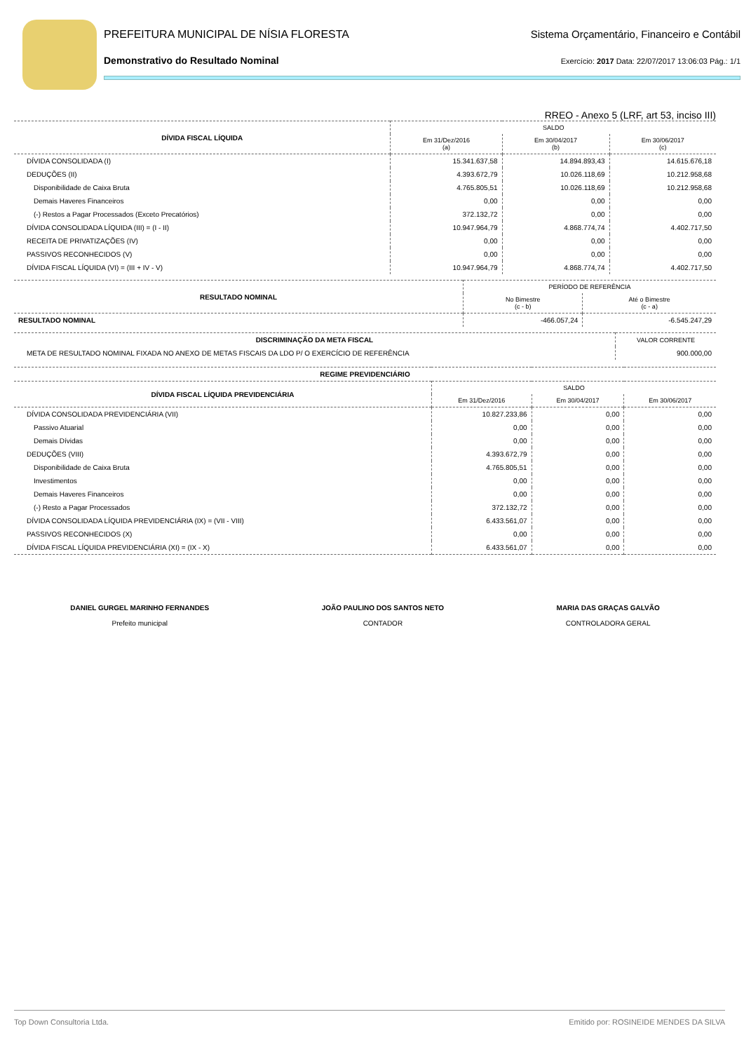PREFEITURA MUNICIPAL DE NÍSIA FLORESTA Sistema Orçamentário, Financeiro e Contábil
Demonstrativo do Resultado Nominal Exercício: 2017 Data: 22/07/2017 13:06:03 Pág.: 1/1
RREO - Anexo 5 (LRF, art 53, inciso III)
| DÍVIDA FISCAL LÍQUIDA | SALDO | | |
| --- | --- | --- | --- |
| | Em 31/Dez/2016 (a) | Em 30/04/2017 (b) | Em 30/06/2017 (c) |
| DÍVIDA CONSOLIDADA (I) | 15.341.637,58 | 14.894.893,43 | 14.615.676,18 |
| DEDUÇÕES (II) | 4.393.672,79 | 10.026.118,69 | 10.212.958,68 |
| Disponibilidade de Caixa Bruta | 4.765.805,51 | 10.026.118,69 | 10.212.958,68 |
| Demais Haveres Financeiros | 0,00 | 0,00 | 0,00 |
| (-) Restos a Pagar Processados (Exceto Precatórios) | 372.132,72 | 0,00 | 0,00 |
| DÍVIDA CONSOLIDADA LÍQUIDA (III) = (I - II) | 10.947.964,79 | 4.868.774,74 | 4.402.717,50 |
| RECEITA DE PRIVATIZAÇÕES (IV) | 0,00 | 0,00 | 0,00 |
| PASSIVOS RECONHECIDOS (V) | 0,00 | 0,00 | 0,00 |
| DÍVIDA FISCAL LÍQUIDA (VI) = (III + IV - V) | 10.947.964,79 | 4.868.774,74 | 4.402.717,50 |
| RESULTADO NOMINAL | PERÍODO DE REFERÊNCIA | |
| --- | --- | --- |
| | No Bimestre (c - b) | Até o Bimestre (c - a) |
| RESULTADO NOMINAL | -466.057,24 | -6.545.247,29 |
| DISCRIMINAÇÃO DA META FISCAL | VALOR CORRENTE |
| --- | --- |
| META DE RESULTADO NOMINAL FIXADA NO ANEXO DE METAS FISCAIS DA LDO P/ O EXERCÍCIO DE REFERÊNCIA | 900.000,00 |
| REGIME PREVIDENCIÁRIO | | | |
| --- | --- | --- | --- |
| DÍVIDA FISCAL LÍQUIDA PREVIDENCIÁRIA | SALDO | | |
| | Em 31/Dez/2016 | Em 30/04/2017 | Em 30/06/2017 |
| DÍVIDA CONSOLIDADA PREVIDENCIÁRIA (VII) | 10.827.233,86 | 0,00 | 0,00 |
| Passivo Atuarial | 0,00 | 0,00 | 0,00 |
| Demais Dívidas | 0,00 | 0,00 | 0,00 |
| DEDUÇÕES (VIII) | 4.393.672,79 | 0,00 | 0,00 |
| Disponibilidade de Caixa Bruta | 4.765.805,51 | 0,00 | 0,00 |
| Investimentos | 0,00 | 0,00 | 0,00 |
| Demais Haveres Financeiros | 0,00 | 0,00 | 0,00 |
| (-) Resto a Pagar Processados | 372.132,72 | 0,00 | 0,00 |
| DÍVIDA CONSOLIDADA LÍQUIDA PREVIDENCIÁRIA (IX) = (VII - VIII) | 6.433.561,07 | 0,00 | 0,00 |
| PASSIVOS RECONHECIDOS (X) | 0,00 | 0,00 | 0,00 |
| DÍVIDA FISCAL LÍQUIDA PREVIDENCIÁRIA (XI) = (IX - X) | 6.433.561,07 | 0,00 | 0,00 |
DANIEL GURGEL MARINHO FERNANDES
Prefeito municipal
JOÃO PAULINO DOS SANTOS NETO
CONTADOR
MARIA DAS GRAÇAS GALVÃO
CONTROLADORA GERAL
Top Down Consultoria Ltda. Emitido por: ROSINEIDE MENDES DA SILVA